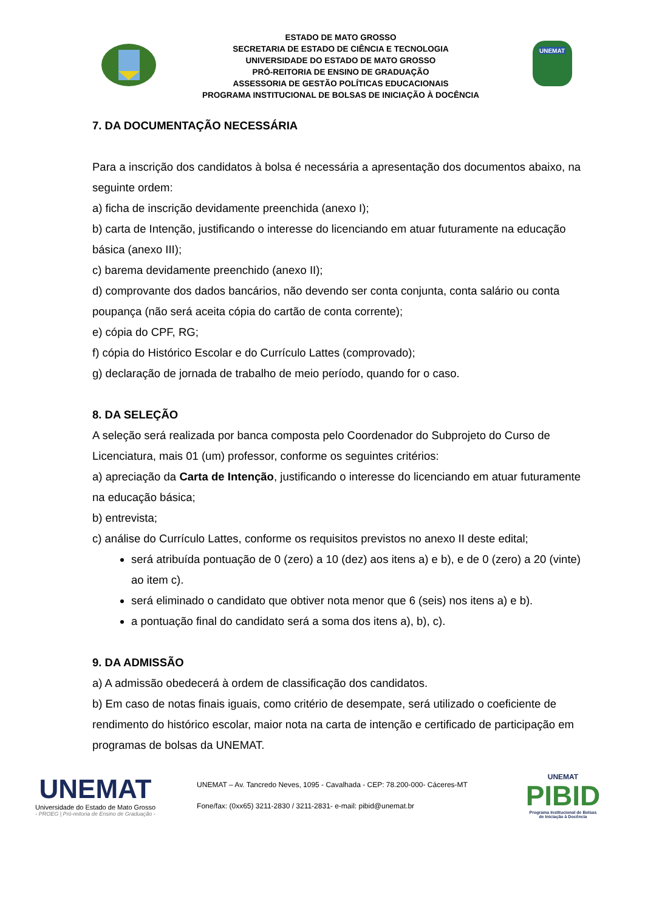ESTADO DE MATO GROSSO
SECRETARIA DE ESTADO DE CIÊNCIA E TECNOLOGIA
UNIVERSIDADE DO ESTADO DE MATO GROSSO
PRÓ-REITORIA DE ENSINO DE GRADUAÇÃO
ASSESSORIA DE GESTÃO POLÍTICAS EDUCACIONAIS
PROGRAMA INSTITUCIONAL DE BOLSAS DE INICIAÇÃO À DOCÊNCIA
UNEMAT
7. DA DOCUMENTAÇÃO NECESSÁRIA
Para a inscrição dos candidatos à bolsa é necessária a apresentação dos documentos abaixo, na seguinte ordem:
a) ficha de inscrição devidamente preenchida (anexo I);
b) carta de Intenção, justificando o interesse do licenciando em atuar futuramente na educação básica (anexo III);
c) barema devidamente preenchido (anexo II);
d) comprovante dos dados bancários, não devendo ser conta conjunta, conta salário ou conta poupança (não será aceita cópia do cartão de conta corrente);
e) cópia do CPF, RG;
f) cópia do Histórico Escolar e do Currículo Lattes (comprovado);
g) declaração de jornada de trabalho de meio período, quando for o caso.
8. DA SELEÇÃO
A seleção será realizada por banca composta pelo Coordenador do Subprojeto do Curso de Licenciatura, mais 01 (um) professor, conforme os seguintes critérios:
a) apreciação da Carta de Intenção, justificando o interesse do licenciando em atuar futuramente na educação básica;
b) entrevista;
c) análise do Currículo Lattes, conforme os requisitos previstos no anexo II deste edital;
será atribuída pontuação de 0 (zero) a 10 (dez) aos itens a) e b), e de 0 (zero) a 20 (vinte) ao item c).
será eliminado o candidato que obtiver nota menor que 6 (seis) nos itens a) e b).
a pontuação final do candidato será a soma dos itens a), b), c).
9. DA ADMISSÃO
a) A admissão obedecerá à ordem de classificação dos candidatos.
b) Em caso de notas finais iguais, como critério de desempate, será utilizado o coeficiente de rendimento do histórico escolar, maior nota na carta de intenção e certificado de participação em programas de bolsas da UNEMAT.
UNEMAT
Universidade do Estado de Mato Grosso
- PROEG | Pró-reitoria de Ensino de Graduação -
UNEMAT – Av. Tancredo Neves, 1095 - Cavalhada - CEP: 78.200-000- Cáceres-MT
Fone/fax: (0xx65) 3211-2830 / 3211-2831- e-mail: pibid@unemat.br
UNEMAT
PIBID
Programa Institucional de Bolsas
de Iniciação à Docência